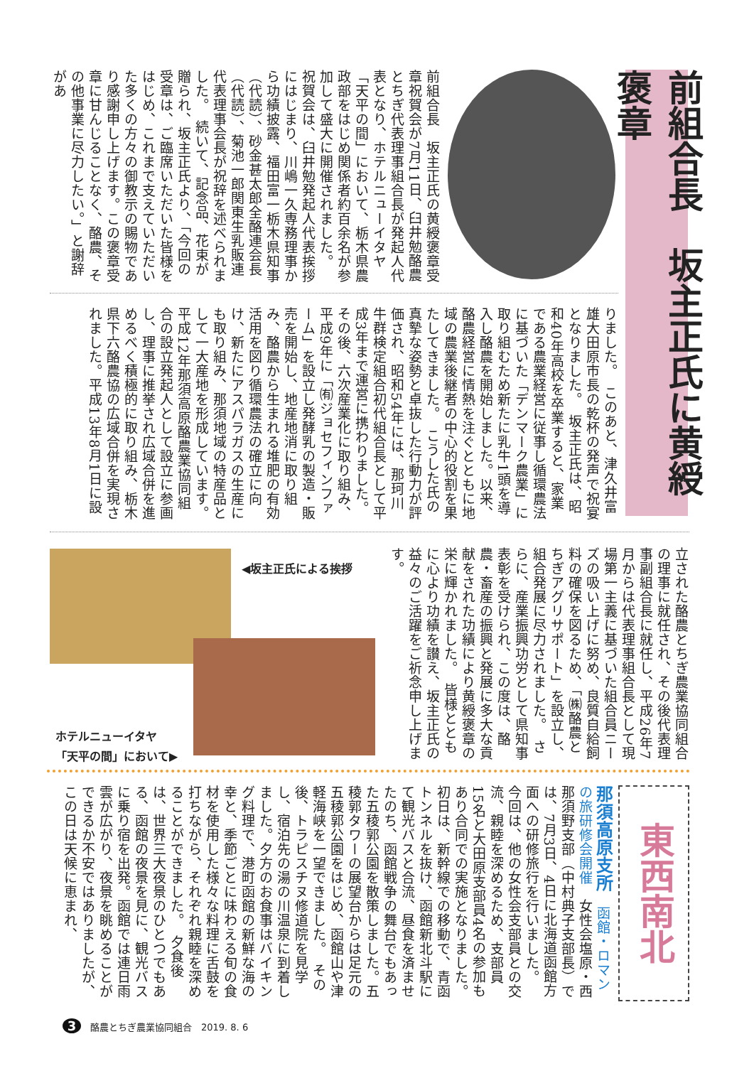前組合長　坂主正氏に黄綬褒章
前組合長　坂主正氏の黄綬褒章受章祝賀会が7月11日、臼井勉酪農とちぎ代表理事組合長が発起人代表となり、ホテルニューイタヤ「天平の間」において、栃木県農政部をはじめ関係者約百余名が参加して盛大に開催されました。　祝賀会は、臼井勉発起人代表挨拶にはじまり、川嶋一久専務理事から功績披露、福田富一栃木県知事（代読）、砂金甚太郎全酪連会長（代読）、菊池一郎関東生乳販連代表理事会長が祝辞を述べられました。　続いて、記念品、花束が贈られ、坂主正氏より、「今回の受章は、ご臨席いただいた皆様をはじめ、これまで支えていただいた多くの方々の御教示の賜物であり感謝申し上げます。この褒章受章に甘んじることなく、酪農、その他事業に尽力したい。」と謝辞があ
りました。　このあと、津久井富雄大田原市長の乾杯の発声で祝宴となりました。　坂主正氏は、昭和40年高校を卒業すると、家業である農業経営に従事し循環農法に基づいた「デンマーク農業」に取り組むため新たに乳牛1頭を導入し酪農を開始しました。以来、酪農経営に情熱を注ぐとともに地域の農業後継者の中心的役割を果たしてきました。　こうした氏の真摯な姿勢と卓抜した行動力が評価され、昭和54年には、那珂川牛群検定組合初代組合長として平成3年まで運営に携わりました。　その後、六次産業化に取り組み、平成9年に「㈲ジョセフィンファーム」を設立し発酵乳の製造・販売を開始し、地産地消に取り組み、酪農から生まれる堆肥の有効活用を図り循環農法の確立に向け、新たにアスパラガスの生産にも取り組み、那須地域の特産品として一大産地を形成しています。　平成12年那須高原酪農業協同組合の設立発起人として設立に参画し、理事に推挙され広域合併を進めるべく積極的に取り組み、栃木県下六酪農協の広域合併を実現されました。平成13年8月1日に設
◀坂主正氏による挨拶
ホテルニューイタヤ
「天平の間」において▶
立された酪農とちぎ農業協同組合の理事に就任され、その後代表理事副組合長に就任し、平成26年7月からは代表理事組合長として現場第一主義に基づいた組合員ニーズの吸い上げに努め、良質自給飼料の確保を図るため、「㈱酪農とちぎアグリサポート」を設立し、組合発展に尽力されました。　さらに、産業振興功労として県知事表彰を受けられ、この度は、酪農・畜産の振興と発展に多大な貢献をされた功績により黄綬褒章の栄に輝かれました。　皆様とともに心より功績を讃え、坂主正氏の益々のご活躍をご祈念申し上げます。
東西南北
那須高原支所　函館・ロマンの旅研修会開催　女性会塩原・西那須野支部（中村典子支部長）では、7月3日、4日に北海道函館方面への研修旅行を行いました。　今回は、他の女性会支部員との交流、親睦を深めるため、支部員15名と大田原支部員4名の参加もあり合同での実施となりました。　初日は、新幹線での移動で、青函トンネルを抜け、函館新北斗駅にて観光バスと合流、昼食を済ませたのち、函館戦争の舞台でもあった五稜郭公園を散策しました。五稜郭タワーの展望台からは足元の五稜郭公園をはじめ、函館山や津軽海峡を一望できました。　その後、トラピスチヌ修道院を見学し、宿泊先の湯の川温泉に到着しました。夕方のお食事はバイキング料理で、港町函館の新鮮な海の幸と、季節ごとに味わえる旬の食材を使用した様々な料理に舌鼓を打ちながら、それぞれ親睦を深めることができました。　夕食後は、世界三大夜景のひとつでもある、函館の夜景を見に、観光バスに乗り宿を出発。函館では連日雨雲が広がり、夜景を眺めることができるか不安ではありましたが、この日は天候に恵まれ、
3　酪農とちぎ農業協同組合　2019. 8. 6